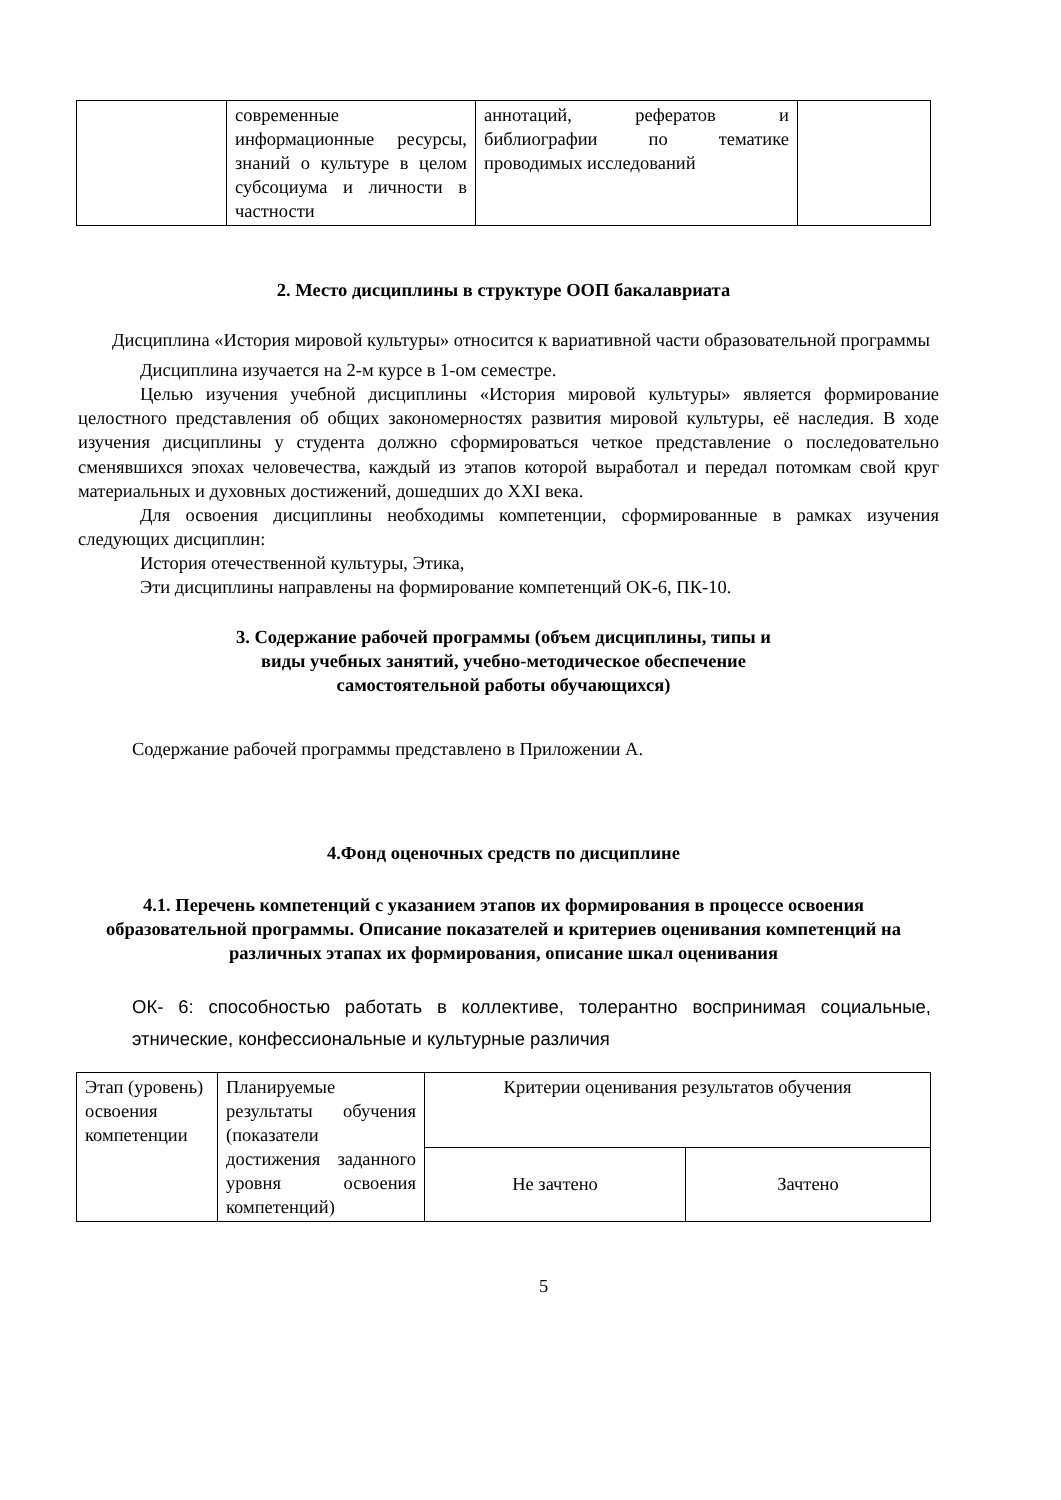| | современные информационные ресурсы, знаний о культуре в целом субсоциума и личности в частности | аннотаций, рефератов и библиографии по тематике проводимых исследований | |
2. Место дисциплины в структуре ООП бакалавриата
Дисциплина «История мировой культуры» относится к вариативной части образовательной программы
Дисциплина изучается на 2-м курсе в 1-ом семестре.
Целью изучения учебной дисциплины «История мировой культуры» является формирование целостного представления об общих закономерностях развития мировой культуры, её наследия. В ходе изучения дисциплины у студента должно сформироваться четкое представление о последовательно сменявшихся эпохах человечества, каждый из этапов которой выработал и передал потомкам свой круг материальных и духовных достижений, дошедших до XXI века.
Для освоения дисциплины необходимы компетенции, сформированные в рамках изучения следующих дисциплин:
История отечественной культуры, Этика,
Эти дисциплины направлены на формирование компетенций ОК-6, ПК-10.
3. Содержание рабочей программы (объем дисциплины, типы и
виды учебных занятий, учебно-методическое обеспечение
самостоятельной работы обучающихся)
Содержание рабочей программы представлено в Приложении А.
4.Фонд оценочных средств по дисциплине
4.1. Перечень компетенций с указанием этапов их формирования в процессе освоения образовательной программы. Описание показателей и критериев оценивания компетенций на различных этапах их формирования, описание шкал оценивания
ОК- 6: способностью работать в коллективе, толерантно воспринимая социальные, этнические, конфессиональные и культурные различия
| Этап (уровень) освоения компетенции | Планируемые результаты обучения (показатели достижения заданного уровня освоения компетенций) | Критерии оценивания результатов обучения | |
| | | Не зачтено | Зачтено |
5